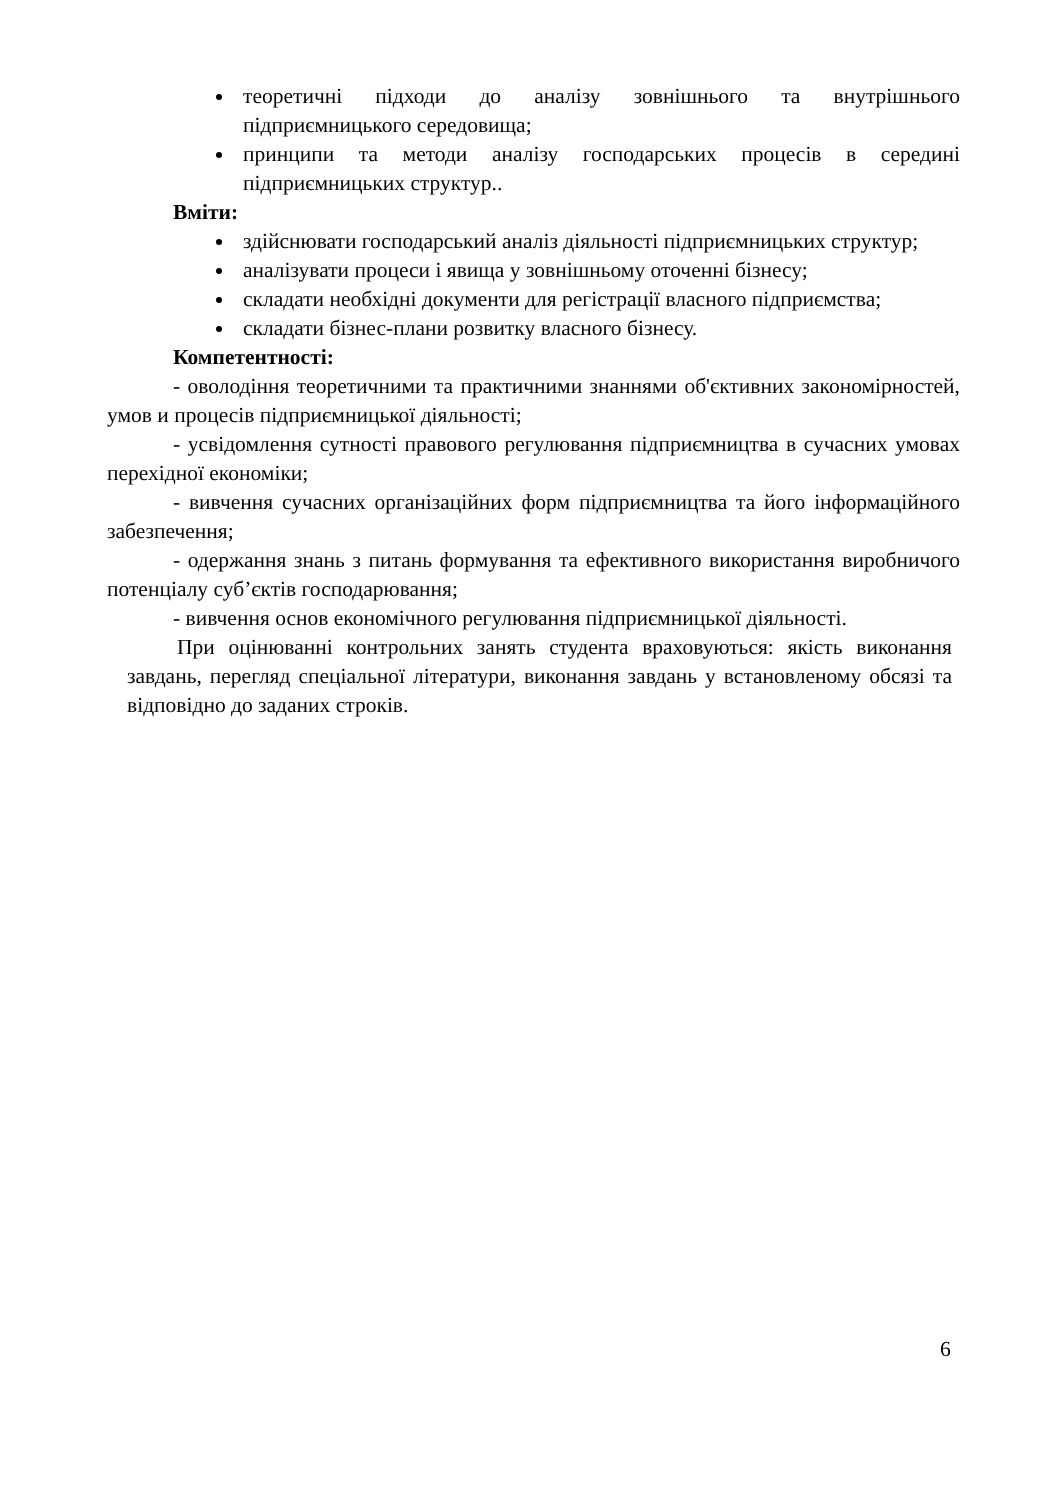теоретичні підходи до аналізу зовнішнього та внутрішнього підприємницького середовища;
принципи та методи аналізу господарських процесів в середині підприємницьких структур..
Вміти:
здійснювати господарський аналіз діяльності підприємницьких структур;
аналізувати процеси і явища у зовнішньому оточенні бізнесу;
складати необхідні документи для регістрації власного підприємства;
складати бізнес-плани розвитку власного бізнесу.
Компетентності:
- оволодіння теоретичними та практичними знаннями об'єктивних закономірностей, умов и процесів підприємницької діяльності;
- усвідомлення сутності правового регулювання підприємництва в сучасних умовах перехідної економіки;
- вивчення сучасних організаційних форм підприємництва та його інформаційного забезпечення;
- одержання знань з питань формування та ефективного використання виробничого потенціалу суб’єктів господарювання;
- вивчення основ економічного регулювання підприємницької діяльності.
При оцінюванні контрольних занять студента враховуються: якість виконання завдань, перегляд спеціальної літератури, виконання завдань у встановленому обсязі та відповідно до заданих строків.
6